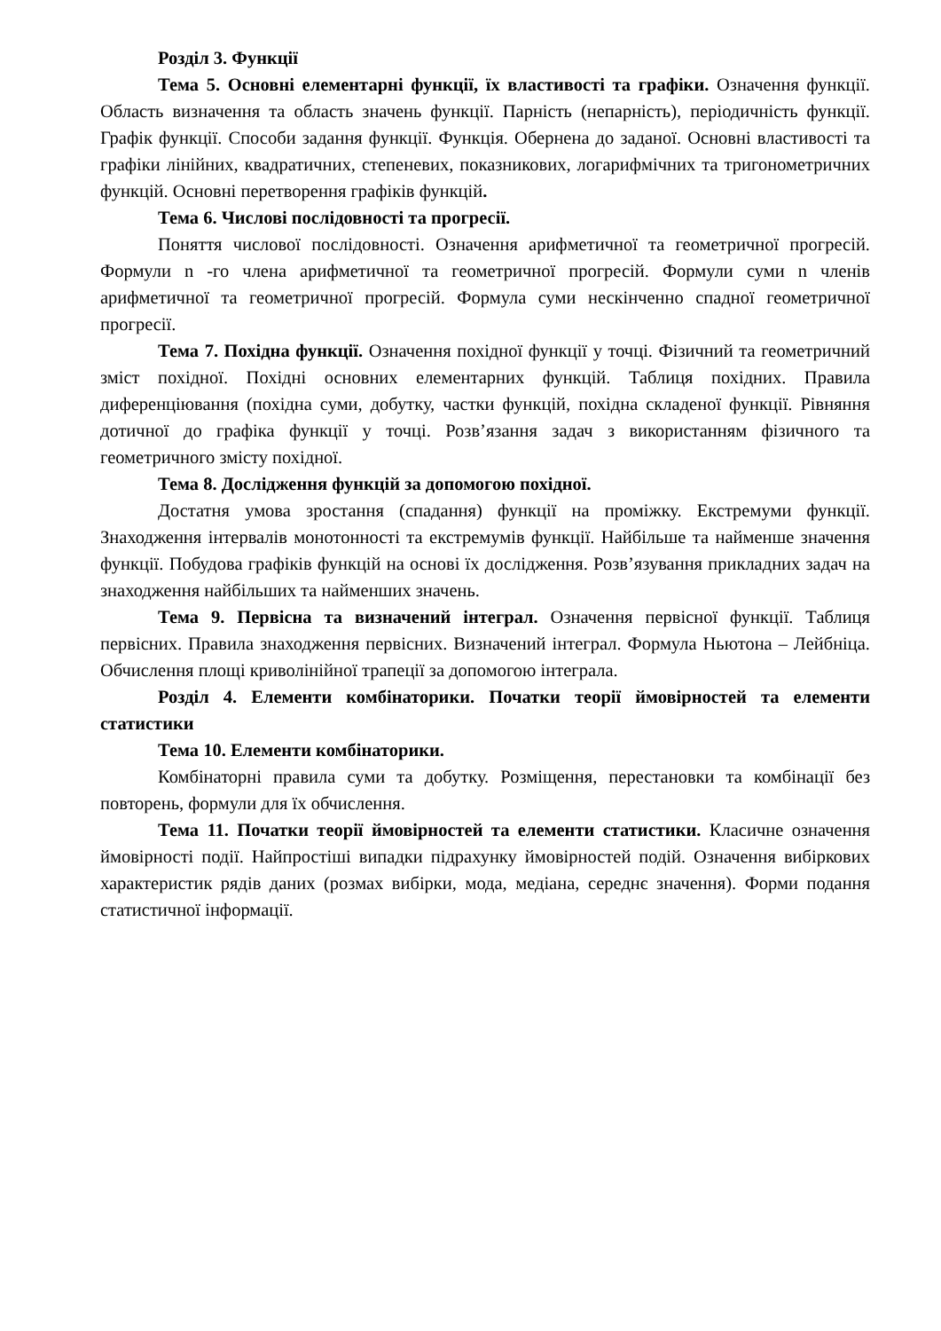Розділ 3. Функції
Тема 5. Основні елементарні функції, їх властивості та графіки. Означення функції. Область визначення та область значень функції. Парність (непарність), періодичність функції. Графік функції. Способи задання функції. Функція. Обернена до заданої. Основні властивості та графіки лінійних, квадратичних, степеневих, показникових, логарифмічних та тригонометричних функцій. Основні перетворення графіків функцій.
Тема 6. Числові послідовності та прогресії.
Поняття числової послідовності. Означення арифметичної та геометричної прогресій. Формули n -го члена арифметичної та геометричної прогресій. Формули суми n членів арифметичної та геометричної прогресій. Формула суми нескінченно спадної геометричної прогресії.
Тема 7. Похідна функції. Означення похідної функції у точці. Фізичний та геометричний зміст похідної. Похідні основних елементарних функцій. Таблиця похідних. Правила диференціювання (похідна суми, добутку, частки функцій, похідна складеної функції. Рівняння дотичної до графіка функції у точці. Розв’язання задач з використанням фізичного та геометричного змісту похідної.
Тема 8. Дослідження функцій за допомогою похідної.
Достатня умова зростання (спадання) функції на проміжку. Екстремуми функції. Знаходження інтервалів монотонності та екстремумів функції. Найбільше та найменше значення функції. Побудова графіків функцій на основі їх дослідження. Розв’язування прикладних задач на знаходження найбільших та найменших значень.
Тема 9. Первісна та визначений інтеграл. Означення первісної функції. Таблиця первісних. Правила знаходження первісних. Визначений інтеграл. Формула Ньютона – Лейбніца. Обчислення площі криволінійної трапеції за допомогою інтеграла.
Розділ 4. Елементи комбінаторики. Початки теорії ймовірностей та елементи статистики
Тема 10. Елементи комбінаторики.
Комбінаторні правила суми та добутку. Розміщення, перестановки та комбінації без повторень, формули для їх обчислення.
Тема 11. Початки теорії ймовірностей та елементи статистики. Класичне означення ймовірності події. Найпростіші випадки підрахунку ймовірностей подій. Означення вибіркових характеристик рядів даних (розмах вибірки, мода, медіана, середнє значення). Форми подання статистичної інформації.